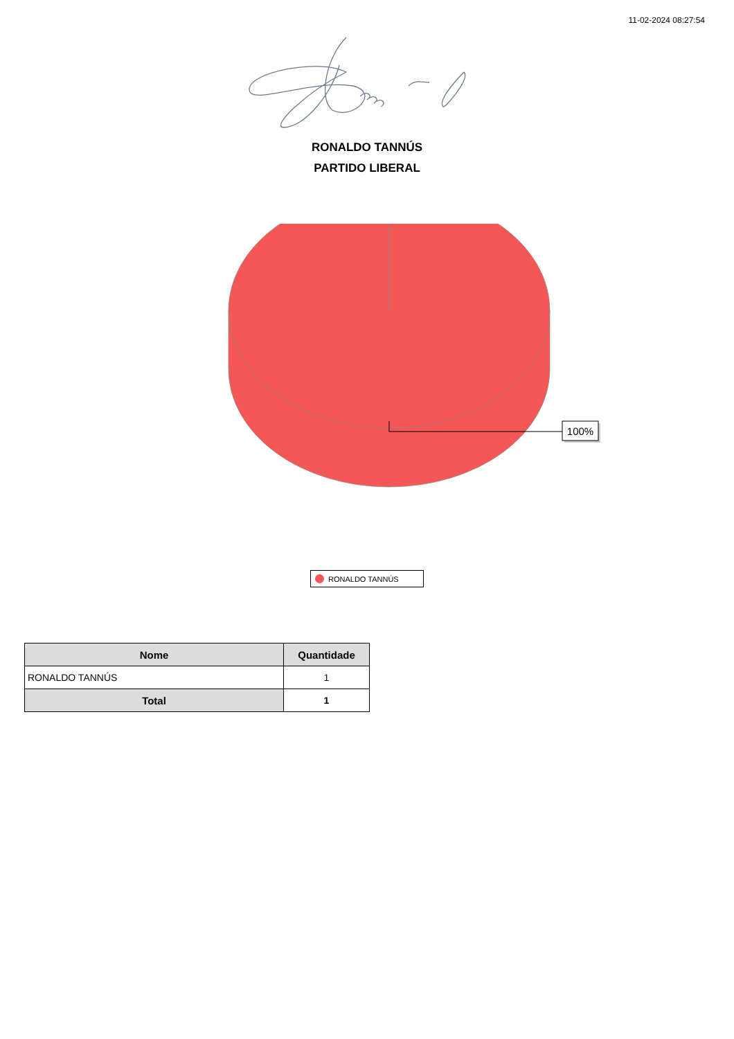11-02-2024 08:27:54
RONALDO TANNÚS
PARTIDO LIBERAL
100%
RONALDO TANNÚS
| Nome | Quantidade |
| --- | --- |
| RONALDO TANNÚS | 1 |
| Total | 1 |